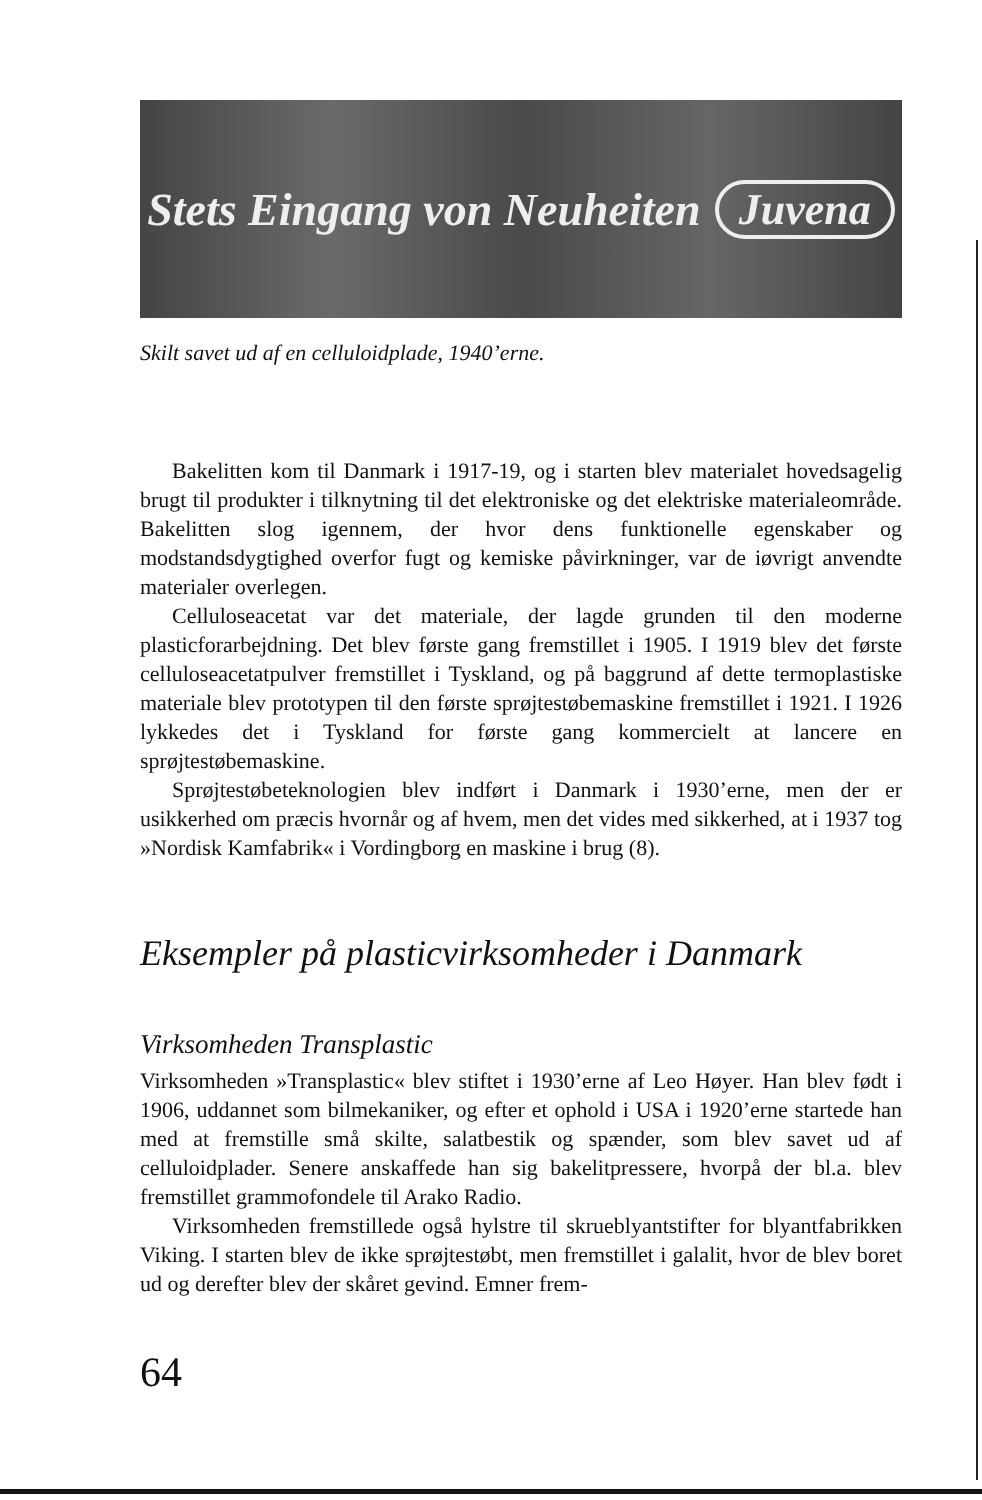Stets Eingang von Neuheiten Juvena
Skilt savet ud af en celluloidplade, 1940’erne.
Bakelitten kom til Danmark i 1917-19, og i starten blev materialet hovedsagelig brugt til produkter i tilknytning til det elektroniske og det elektriske materialeområde. Bakelitten slog igennem, der hvor dens funktionelle egenskaber og modstandsdygtighed overfor fugt og kemiske påvirkninger, var de iøvrigt anvendte materialer overlegen.
Celluloseacetat var det materiale, der lagde grunden til den moderne plasticforarbejdning. Det blev første gang fremstillet i 1905. I 1919 blev det første celluloseacetatpulver fremstillet i Tyskland, og på baggrund af dette termoplastiske materiale blev prototypen til den første sprøjtestøbemaskine fremstillet i 1921. I 1926 lykkedes det i Tyskland for første gang kommercielt at lancere en sprøjtestøbemaskine.
Sprøjtestøbeteknologien blev indført i Danmark i 1930’erne, men der er usikkerhed om præcis hvornår og af hvem, men det vides med sikkerhed, at i 1937 tog »Nordisk Kamfabrik« i Vordingborg en maskine i brug (8).
Eksempler på plasticvirksomheder i Danmark
Virksomheden Transplastic
Virksomheden »Transplastic« blev stiftet i 1930’erne af Leo Høyer. Han blev født i 1906, uddannet som bilmekaniker, og efter et ophold i USA i 1920’erne startede han med at fremstille små skilte, salatbestik og spænder, som blev savet ud af celluloidplader. Senere anskaffede han sig bakelitpressere, hvorpå der bl.a. blev fremstillet grammofondele til Arako Radio.
Virksomheden fremstillede også hylstre til skrueblyantstifter for blyantfabrikken Viking. I starten blev de ikke sprøjtestøbt, men fremstillet i galalit, hvor de blev boret ud og derefter blev der skåret gevind. Emner frem-
64